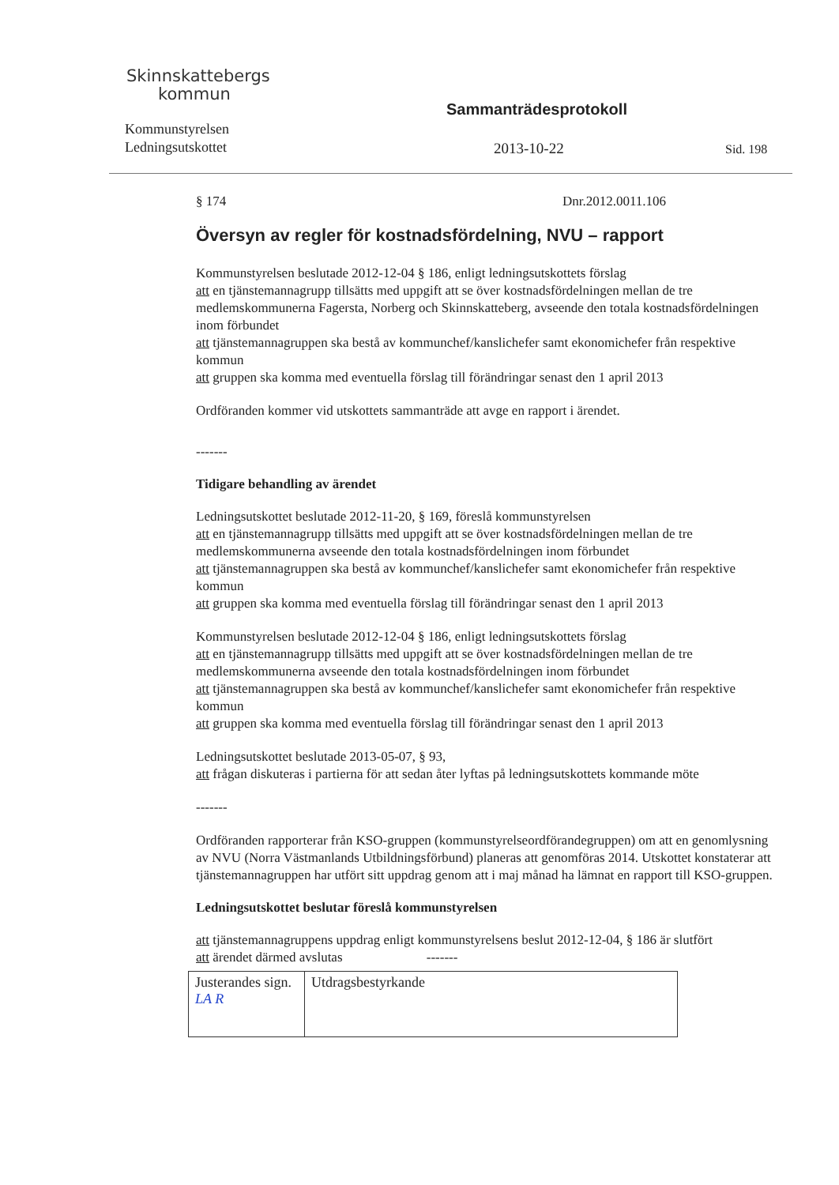Skinnskattebergs
kommun
Kommunstyrelsen
Ledningsutskottet
Sammanträdesprotokoll
2013-10-22 Sid. 198
§ 174 Dnr.2012.0011.106
Översyn av regler för kostnadsfördelning, NVU – rapport
Kommunstyrelsen beslutade 2012-12-04 § 186, enligt ledningsutskottets förslag
att en tjänstemannagrupp tillsätts med uppgift att se över kostnadsfördelningen mellan de tre medlemskommunerna Fagersta, Norberg och Skinnskatteberg, avseende den totala kostnadsfördelningen inom förbundet
att tjänstemannagruppen ska bestå av kommunchef/kanslichefer samt ekonomichefer från respektive kommun
att gruppen ska komma med eventuella förslag till förändringar senast den 1 april 2013
Ordföranden kommer vid utskottets sammanträde att avge en rapport i ärendet.
-------
Tidigare behandling av ärendet
Ledningsutskottet beslutade 2012-11-20, § 169, föreslå kommunstyrelsen
att en tjänstemannagrupp tillsätts med uppgift att se över kostnadsfördelningen mellan de tre medlemskommunerna avseende den totala kostnadsfördelningen inom förbundet
att tjänstemannagruppen ska bestå av kommunchef/kanslichefer samt ekonomichefer från respektive kommun
att gruppen ska komma med eventuella förslag till förändringar senast den 1 april 2013
Kommunstyrelsen beslutade 2012-12-04 § 186, enligt ledningsutskottets förslag
att en tjänstemannagrupp tillsätts med uppgift att se över kostnadsfördelningen mellan de tre medlemskommunerna avseende den totala kostnadsfördelningen inom förbundet
att tjänstemannagruppen ska bestå av kommunchef/kanslichefer samt ekonomichefer från respektive kommun
att gruppen ska komma med eventuella förslag till förändringar senast den 1 april 2013
Ledningsutskottet beslutade 2013-05-07, § 93,
att frågan diskuteras i partierna för att sedan åter lyftas på ledningsutskottets kommande möte
-------
Ordföranden rapporterar från KSO-gruppen (kommunstyrelseordförandegruppen) om att en genomlysning av NVU (Norra Västmanlands Utbildningsförbund) planeras att genomföras 2014. Utskottet konstaterar att tjänstemannagruppen har utfört sitt uppdrag genom att i maj månad ha lämnat en rapport till KSO-gruppen.
Ledningsutskottet beslutar föreslå kommunstyrelsen
att tjänstemannagruppens uppdrag enligt kommunstyrelsens beslut 2012-12-04, § 186 är slutfört
att ärendet därmed avslutas -------
| Justerandes sign. LA R | Utdragsbestyrkande |